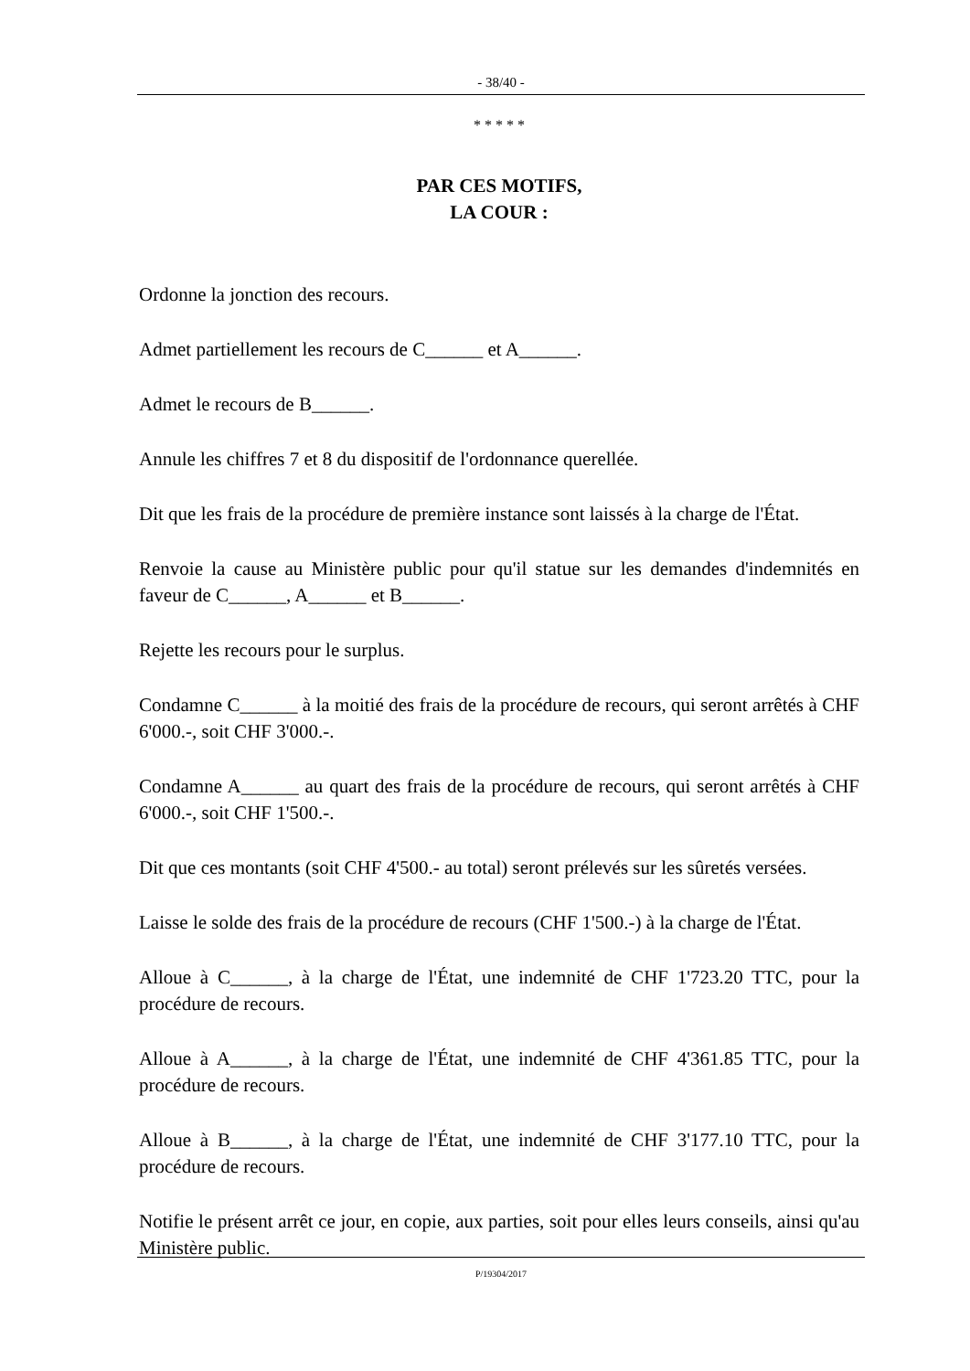- 38/40 -
* * * * *
PAR CES MOTIFS,
LA COUR :
Ordonne la jonction des recours.
Admet partiellement les recours de C______ et A______.
Admet le recours de B______.
Annule les chiffres 7 et 8 du dispositif de l'ordonnance querellée.
Dit que les frais de la procédure de première instance sont laissés à la charge de l'État.
Renvoie la cause au Ministère public pour qu'il statue sur les demandes d'indemnités en faveur de C______, A______ et B______.
Rejette les recours pour le surplus.
Condamne C______ à la moitié des frais de la procédure de recours, qui seront arrêtés à CHF 6'000.-, soit CHF 3'000.-.
Condamne A______ au quart des frais de la procédure de recours, qui seront arrêtés à CHF 6'000.-, soit CHF 1'500.-.
Dit que ces montants (soit CHF 4'500.- au total) seront prélevés sur les sûretés versées.
Laisse le solde des frais de la procédure de recours (CHF 1'500.-) à la charge de l'État.
Alloue à C______, à la charge de l'État, une indemnité de CHF 1'723.20 TTC, pour la procédure de recours.
Alloue à A______, à la charge de l'État, une indemnité de CHF 4'361.85 TTC, pour la procédure de recours.
Alloue à B______, à la charge de l'État, une indemnité de CHF 3'177.10 TTC, pour la procédure de recours.
Notifie le présent arrêt ce jour, en copie, aux parties, soit pour elles leurs conseils, ainsi qu'au Ministère public.
P/19304/2017